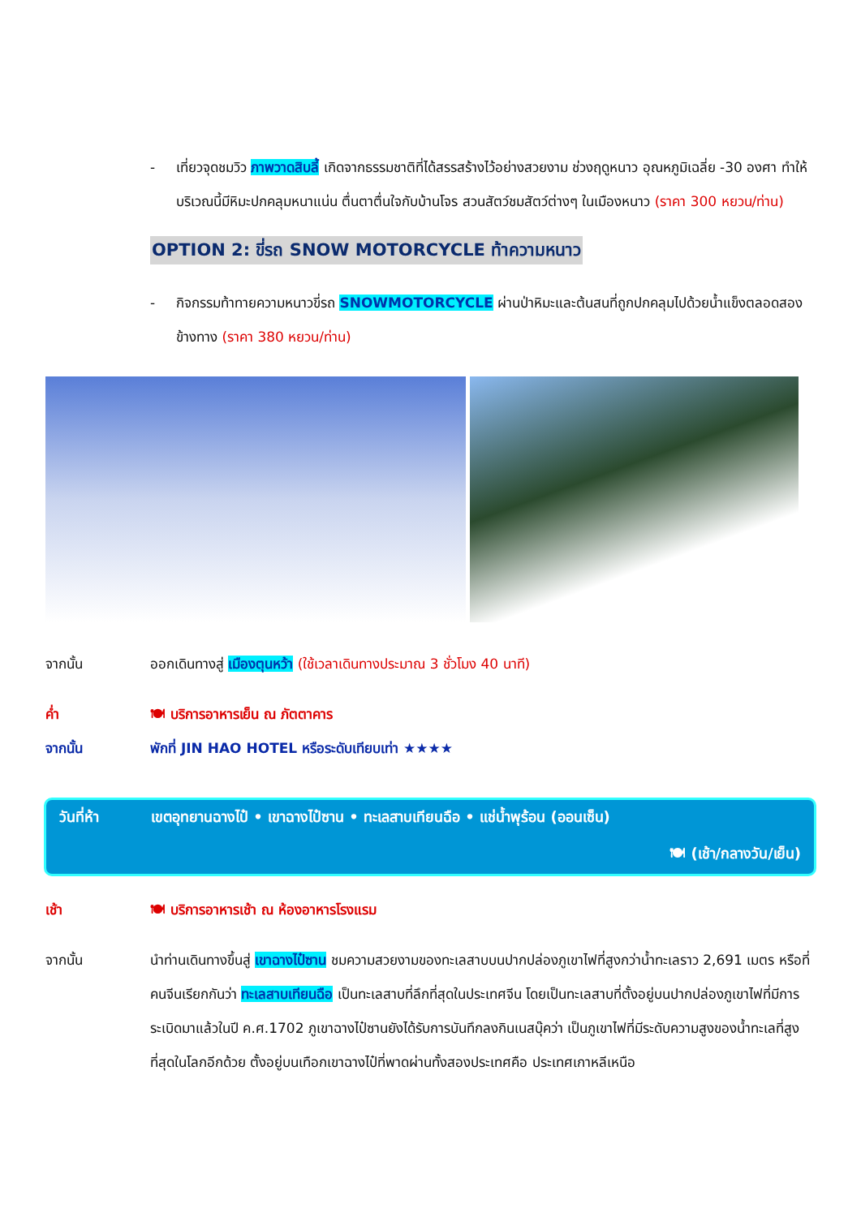- เที่ยวจุดชมวิว ภาพวาดสิบลี้ เกิดจากธรรมชาติที่ได้สรรสร้างไว้อย่างสวยงาม ช่วงฤดูหนาว อุณหภูมิเฉลี่ย -30 องศา ทำให้บริเวณนี้มีหิมะปกคลุมหนาแน่น ตื่นตาตื่นใจกับบ้านโจร สวนสัตว์ชมสัตว์ต่างๆ ในเมืองหนาว (ราคา 300 หยวน/ท่าน)
OPTION 2: ขี่รถ SNOW MOTORCYCLE ท้าความหนาว
- กิจกรรมท้าทายความหนาวขี่รถ SNOWMOTORCYCLE ผ่านป่าหิมะและต้นสนที่ถูกปกคลุมไปด้วยน้ำแข็งตลอดสองข้างทาง (ราคา 380 หยวน/ท่าน)
จากนั้น ออกเดินทางสู่ เมืองตุนหว้า (ใช้เวลาเดินทางประมาณ 3 ชั่วโมง 40 นาที)
ค่ำ 🍽 บริการอาหารเย็น ณ ภัตตาคาร
จากนั้น พักที่ JIN HAO HOTEL หรือระดับเทียบเท่า ★★★★
วันที่ห้า เขตอุทยานฉางไป๋ • เขาฉางไป๋ซาน • ทะเลสาบเทียนฉือ • แช่น้ำพุร้อน (ออนเซ็น)
🍽 (เช้า/กลางวัน/เย็น)
เช้า 🍽 บริการอาหารเช้า ณ ห้องอาหารโรงแรม
จากนั้น นำท่านเดินทางขึ้นสู่ เขาฉางไป๋ซาน ชมความสวยงามของทะเลสาบบนปากปล่องภูเขาไฟที่สูงกว่าน้ำทะเลราว 2,691 เมตร หรือที่คนจีนเรียกกันว่า ทะเลสาบเทียนฉือ เป็นทะเลสาบที่ลึกที่สุดในประเทศจีน โดยเป็นทะเลสาบที่ตั้งอยู่บนปากปล่องภูเขาไฟที่มีการระเบิดมาแล้วในปี ค.ศ.1702 ภูเขาฉางไป๋ซานยังได้รับการบันทึกลงกินเนสบุ๊คว่า เป็นภูเขาไฟที่มีระดับความสูงของน้ำทะเลที่สูงที่สุดในโลกอีกด้วย ตั้งอยู่บนเทือกเขาฉางไป๋ที่พาดผ่านทั้งสองประเทศคือ ประเทศเกาหลีเหนือ